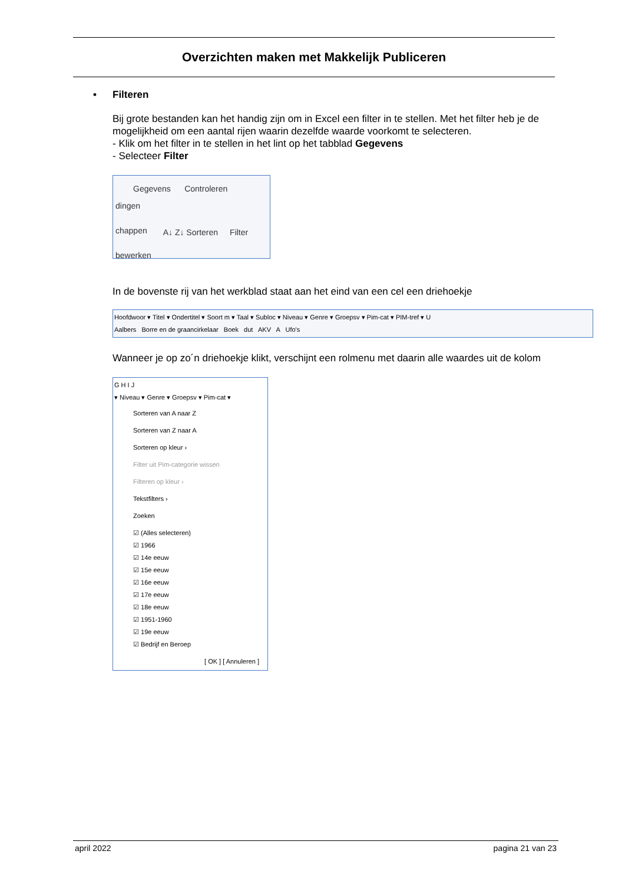Overzichten maken met Makkelijk Publiceren
• Filteren
Bij grote bestanden kan het handig zijn om in Excel een filter in te stellen. Met het filter heb je de mogelijkheid om een aantal rijen waarin dezelfde waarde voorkomt te selecteren.
- Klik om het filter in te stellen in het lint op het tabblad Gegevens
- Selecteer Filter
Gegevens Controleren
dingen
chappen
bewerken
A↓ Z↓ Sorteren Filter
In de bovenste rij van het werkblad staat aan het eind van een cel een driehoekje
Hoofdwoor ▾ Titel ▾ Ondertitel ▾ Soort m ▾ Taal ▾ Subloc ▾ Niveau ▾ Genre ▾ Groepsv ▾ Pim-cat ▾ PIM-tref ▾ U
Aalbers Borre en de graancirkelaar Boek dut AKV A Ufo's
Wanneer je op zo´n driehoekje klikt, verschijnt een rolmenu met daarin alle waardes uit de kolom
G H I J
▾ Niveau ▾ Genre ▾ Groepsv ▾ Pim-cat ▾
Sorteren van A naar Z
Sorteren van Z naar A
Sorteren op kleur ›
Filter uit Pim-categorie wissen
Filteren op kleur ›
Tekstfilters ›
Zoeken
☑ (Alles selecteren)
☑ 1966
☑ 14e eeuw
☑ 15e eeuw
☑ 16e eeuw
☑ 17e eeuw
☑ 18e eeuw
☑ 1951-1960
☑ 19e eeuw
☑ Bedrijf en Beroep
[ OK ] [ Annuleren ]
april 2022 pagina 21 van 23